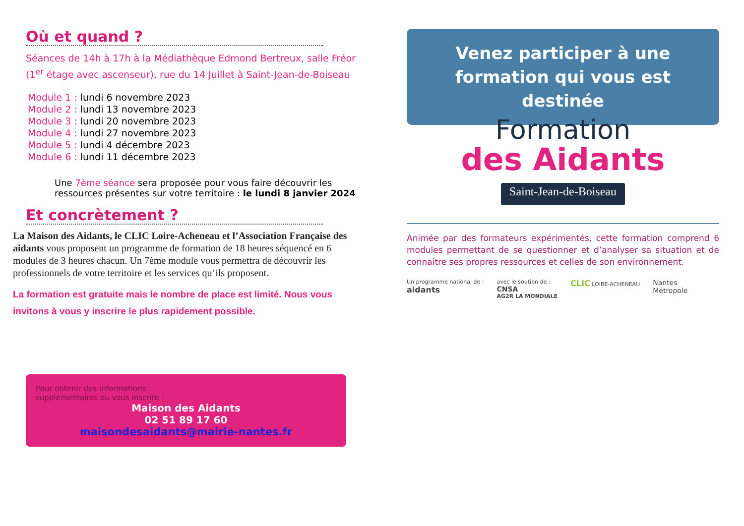Où et quand ?
Séances de 14h à 17h à la Médiathèque Edmond Bertreux, salle Fréor (1<sup>er</sup> étage avec ascenseur), rue du 14 Juillet à Saint-Jean-de-Boiseau
Module 1 : lundi 6 novembre 2023
Module 2 : lundi 13 novembre 2023
Module 3 : lundi 20 novembre 2023
Module 4 : lundi 27 novembre 2023
Module 5 : lundi 4 décembre 2023
Module 6 : lundi 11 décembre 2023
Une 7ème séance sera proposée pour vous faire découvrir les ressources présentes sur votre territoire : le lundi 8 janvier 2024
Et concrètement ?
La Maison des Aidants, le CLIC Loire-Acheneau et l’Association Française des aidants vous proposent un programme de formation de 18 heures séquencé en 6 modules de 3 heures chacun. Un 7ème module vous permettra de découvrir les professionnels de votre territoire et les services qu’ils proposent.
La formation est gratuite mais le nombre de place est limité. Nous vous invitons à vous y inscrire le plus rapidement possible.
Pour obtenir des informations supplémentaires ou vous inscrire :
Maison des Aidants
02 51 89 17 60
maisondesaidants@mairie-nantes.fr
Venez participer à une formation qui vous est destinée
Formation
des Aidants
Saint-Jean-de-Boiseau
Animée par des formateurs expérimentés, cette formation comprend 6 modules permettant de se questionner et d’analyser sa situation et de connaitre ses propres ressources et celles de son environnement.
Un programme national de :
aidants
avec le soutien de :
CNSA
AG2R LA MONDIALE
CLIC LOIRE-ACHENEAU
Nantes
Métropole